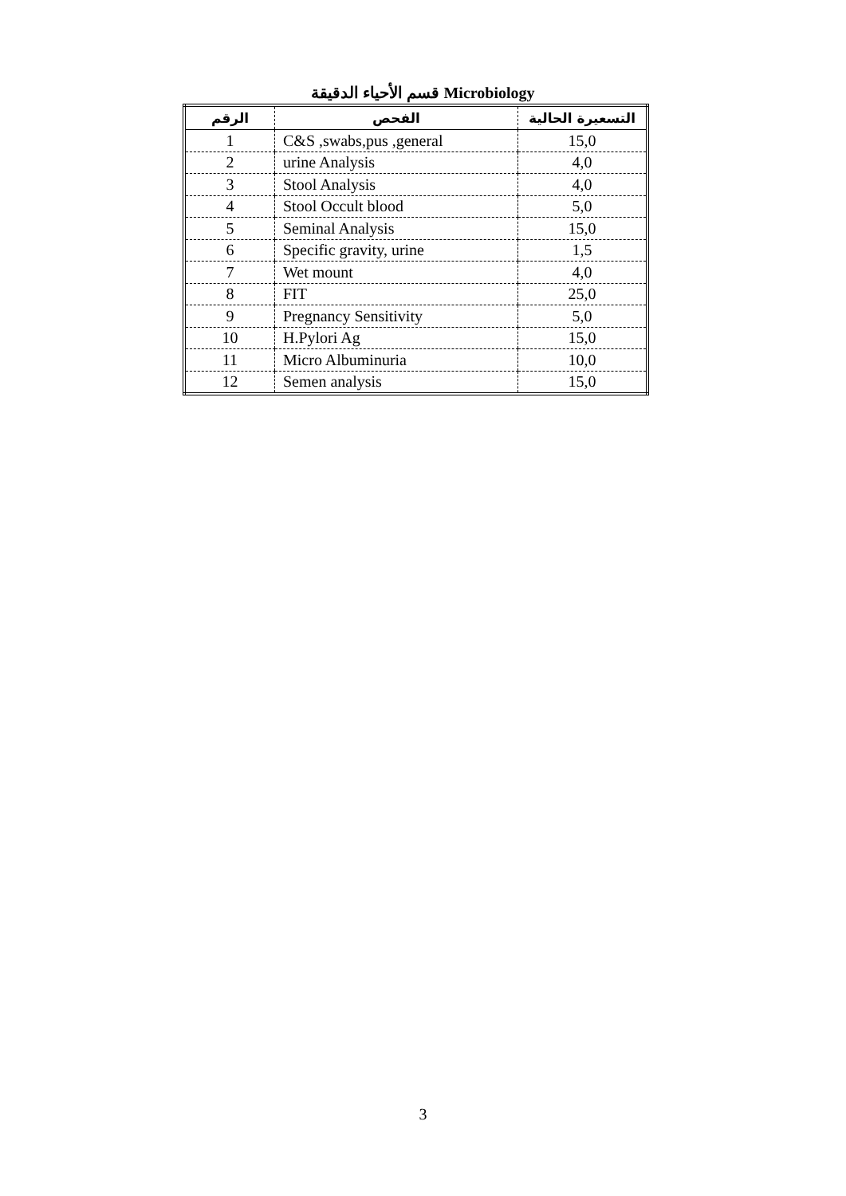قسم الأحياء الدقيقة Microbiology
| الرقم | الفحص | التسعيرة الحالية |
| --- | --- | --- |
| 1 | C&S ,swabs,pus ,general | 15,0 |
| 2 | urine Analysis | 4,0 |
| 3 | Stool Analysis | 4,0 |
| 4 | Stool Occult blood | 5,0 |
| 5 | Seminal Analysis | 15,0 |
| 6 | Specific gravity, urine | 1,5 |
| 7 | Wet mount | 4,0 |
| 8 | FIT | 25,0 |
| 9 | Pregnancy Sensitivity | 5,0 |
| 10 | H.Pylori Ag | 15,0 |
| 11 | Micro Albuminuria | 10,0 |
| 12 | Semen analysis | 15,0 |
3